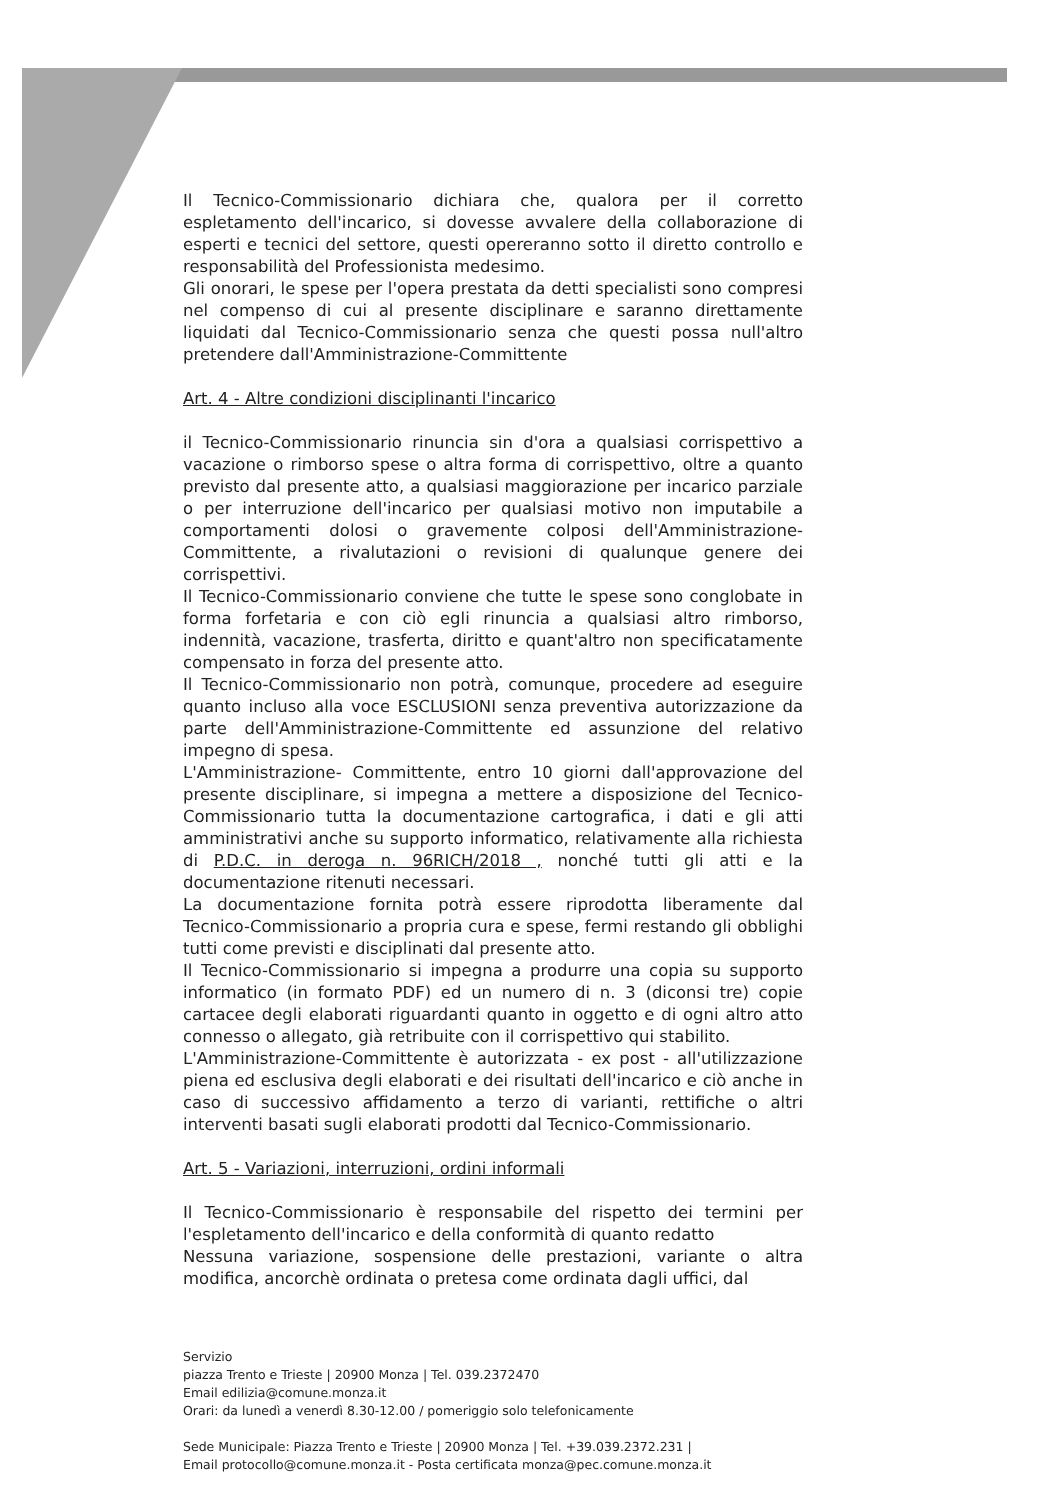Il Tecnico-Commissionario dichiara che, qualora per il corretto espletamento dell'incarico, si dovesse avvalere della collaborazione di esperti e tecnici del settore, questi opereranno sotto il diretto controllo e responsabilità del Professionista medesimo.
Gli onorari, le spese per l'opera prestata da detti specialisti sono compresi nel compenso di cui al presente disciplinare e saranno direttamente liquidati dal Tecnico-Commissionario senza che questi possa null'altro pretendere dall'Amministrazione-Committente
Art. 4 - Altre condizioni disciplinanti l'incarico
il Tecnico-Commissionario rinuncia sin d'ora a qualsiasi corrispettivo a vacazione o rimborso spese o altra forma di corrispettivo, oltre a quanto previsto dal presente atto, a qualsiasi maggiorazione per incarico parziale o per interruzione dell'incarico per qualsiasi motivo non imputabile a comportamenti dolosi o gravemente colposi dell'Amministrazione-Committente, a rivalutazioni o revisioni di qualunque genere dei corrispettivi.
Il Tecnico-Commissionario conviene che tutte le spese sono conglobate in forma forfetaria e con ciò egli rinuncia a qualsiasi altro rimborso, indennità, vacazione, trasferta, diritto e quant'altro non specificatamente compensato in forza del presente atto.
Il Tecnico-Commissionario non potrà, comunque, procedere ad eseguire quanto incluso alla voce ESCLUSIONI senza preventiva autorizzazione da parte dell'Amministrazione-Committente ed assunzione del relativo impegno di spesa.
L'Amministrazione- Committente, entro 10 giorni dall'approvazione del presente disciplinare, si impegna a mettere a disposizione del Tecnico-Commissionario tutta la documentazione cartografica, i dati e gli atti amministrativi anche su supporto informatico, relativamente alla richiesta di P.D.C. in deroga n. 96RICH/2018 , nonché tutti gli atti e la documentazione ritenuti necessari.
La documentazione fornita potrà essere riprodotta liberamente dal Tecnico-Commissionario a propria cura e spese, fermi restando gli obblighi tutti come previsti e disciplinati dal presente atto.
Il Tecnico-Commissionario si impegna a produrre una copia su supporto informatico (in formato PDF) ed un numero di n. 3 (diconsi tre) copie cartacee degli elaborati riguardanti quanto in oggetto e di ogni altro atto connesso o allegato, già retribuite con il corrispettivo qui stabilito.
L'Amministrazione-Committente è autorizzata - ex post - all'utilizzazione piena ed esclusiva degli elaborati e dei risultati dell'incarico e ciò anche in caso di successivo affidamento a terzo di varianti, rettifiche o altri interventi basati sugli elaborati prodotti dal Tecnico-Commissionario.
Art. 5 - Variazioni, interruzioni, ordini informali
Il Tecnico-Commissionario è responsabile del rispetto dei termini per l'espletamento dell'incarico e della conformità di quanto redatto
Nessuna variazione, sospensione delle prestazioni, variante o altra modifica, ancorchè ordinata o pretesa come ordinata dagli uffici, dal
Servizio
piazza Trento e Trieste | 20900 Monza | Tel. 039.2372470
Email edilizia@comune.monza.it
Orari: da lunedì a venerdì 8.30-12.00 / pomeriggio solo telefonicamente
Sede Municipale: Piazza Trento e Trieste | 20900 Monza | Tel. +39.039.2372.231 |
Email protocollo@comune.monza.it - Posta certificata monza@pec.comune.monza.it